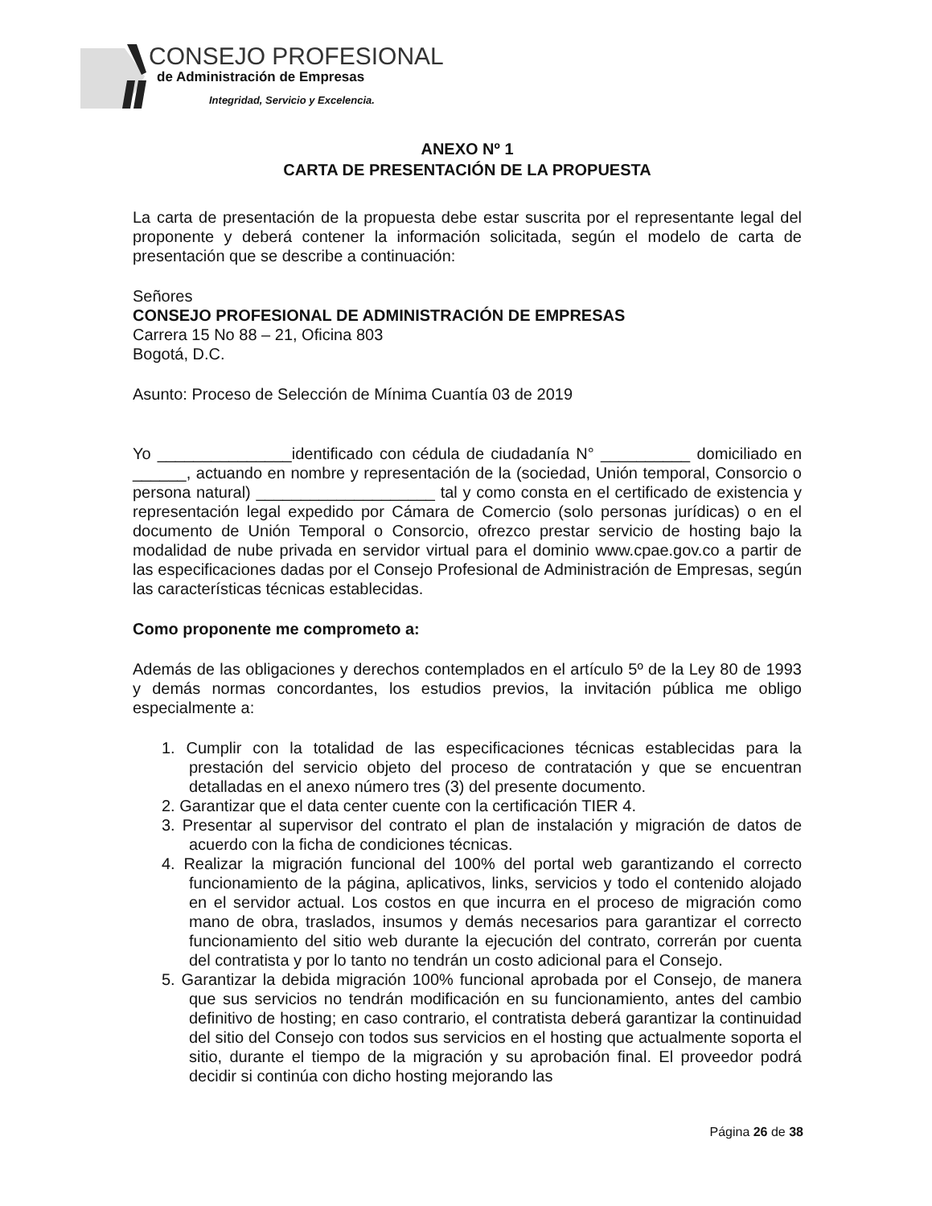CONSEJO PROFESIONAL
de Administración de Empresas
Integridad, Servicio y Excelencia.
ANEXO Nº 1
CARTA DE PRESENTACIÓN DE LA PROPUESTA
La carta de presentación de la propuesta debe estar suscrita por el representante legal del proponente y deberá contener la información solicitada, según el modelo de carta de presentación que se describe a continuación:
Señores
CONSEJO PROFESIONAL DE ADMINISTRACIÓN DE EMPRESAS
Carrera 15 No 88 – 21, Oficina 803
Bogotá, D.C.
Asunto: Proceso de Selección de Mínima Cuantía 03 de 2019
Yo _______________identificado con cédula de ciudadanía N° __________ domiciliado en ______, actuando en nombre y representación de la (sociedad, Unión temporal, Consorcio o persona natural) ____________________ tal y como consta en el certificado de existencia y representación legal expedido por Cámara de Comercio (solo personas jurídicas) o en el documento de Unión Temporal o Consorcio, ofrezco prestar servicio de hosting bajo la modalidad de nube privada en servidor virtual para el dominio www.cpae.gov.co a partir de las especificaciones dadas por el Consejo Profesional de Administración de Empresas, según las características técnicas establecidas.
Como proponente me comprometo a:
Además de las obligaciones y derechos contemplados en el artículo 5º de la Ley 80 de 1993 y demás normas concordantes, los estudios previos, la invitación pública me obligo especialmente a:
1. Cumplir con la totalidad de las especificaciones técnicas establecidas para la prestación del servicio objeto del proceso de contratación y que se encuentran detalladas en el anexo número tres (3) del presente documento.
2. Garantizar que el data center cuente con la certificación TIER 4.
3. Presentar al supervisor del contrato el plan de instalación y migración de datos de acuerdo con la ficha de condiciones técnicas.
4. Realizar la migración funcional del 100% del portal web garantizando el correcto funcionamiento de la página, aplicativos, links, servicios y todo el contenido alojado en el servidor actual. Los costos en que incurra en el proceso de migración como mano de obra, traslados, insumos y demás necesarios para garantizar el correcto funcionamiento del sitio web durante la ejecución del contrato, correrán por cuenta del contratista y por lo tanto no tendrán un costo adicional para el Consejo.
5. Garantizar la debida migración 100% funcional aprobada por el Consejo, de manera que sus servicios no tendrán modificación en su funcionamiento, antes del cambio definitivo de hosting; en caso contrario, el contratista deberá garantizar la continuidad del sitio del Consejo con todos sus servicios en el hosting que actualmente soporta el sitio, durante el tiempo de la migración y su aprobación final. El proveedor podrá decidir si continúa con dicho hosting mejorando las
Página 26 de 38